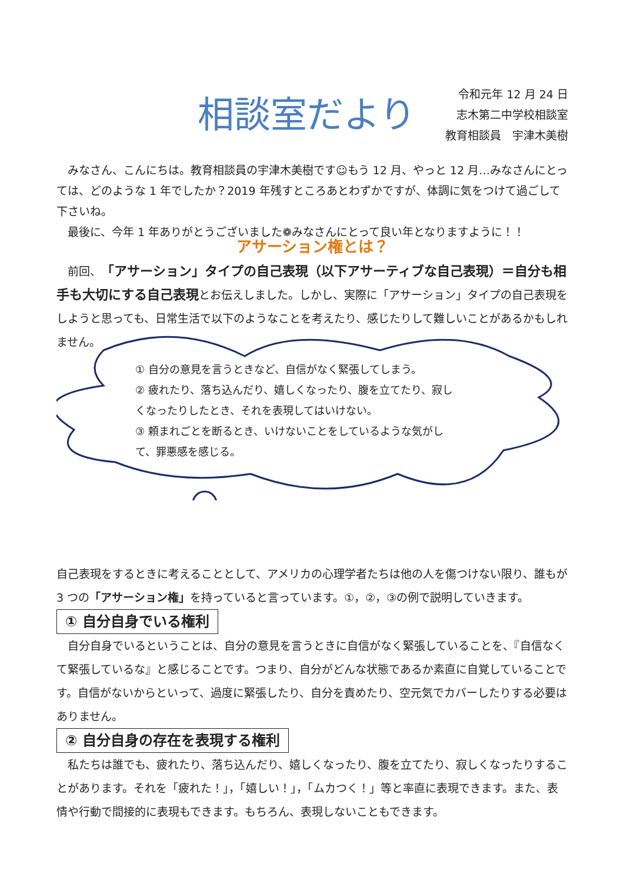相談室だより
令和元年 12 月 24 日
志木第二中学校相談室
教育相談員　宇津木美樹
みなさん、こんにちは。教育相談員の宇津木美樹です☺もう 12 月、やっと 12 月…みなさんにとっては、どのような 1 年でしたか？2019 年残すところあとわずかですが、体調に気をつけて過ごして下さいね。
最後に、今年 1 年ありがとうございました❁みなさんにとって良い年となりますように！！
アサーション権とは？
前回、「アサーション」タイプの自己表現（以下アサーティブな自己表現）＝自分も相手も大切にする自己表現とお伝えしました。しかし、実際に「アサーション」タイプの自己表現をしようと思っても、日常生活で以下のようなことを考えたり、感じたりして難しいことがあるかもしれません。
① 自分の意見を言うときなど、自信がなく緊張してしまう。
② 疲れたり、落ち込んだり、嬉しくなったり、腹を立てたり、寂しくなったりしたとき、それを表現してはいけない。
③ 頼まれごとを断るとき、いけないことをしているような気がして、罪悪感を感じる。
自己表現をするときに考えることとして、アメリカの心理学者たちは他の人を傷つけない限り、誰もが 3 つの「アサーション権」を持っていると言っています。①，②，③の例で説明していきます。
① 自分自身でいる権利
自分自身でいるということは、自分の意見を言うときに自信がなく緊張していることを、『自信なくて緊張しているな』と感じることです。つまり、自分がどんな状態であるか素直に自覚していることです。自信がないからといって、過度に緊張したり、自分を責めたり、空元気でカバーしたりする必要はありません。
② 自分自身の存在を表現する権利
私たちは誰でも、疲れたり、落ち込んだり、嬉しくなったり、腹を立てたり、寂しくなったりすることがあります。それを「疲れた！」，「嬉しい！」，「ムカつく！」等と率直に表現できます。また、表情や行動で間接的に表現もできます。もちろん、表現しないこともできます。